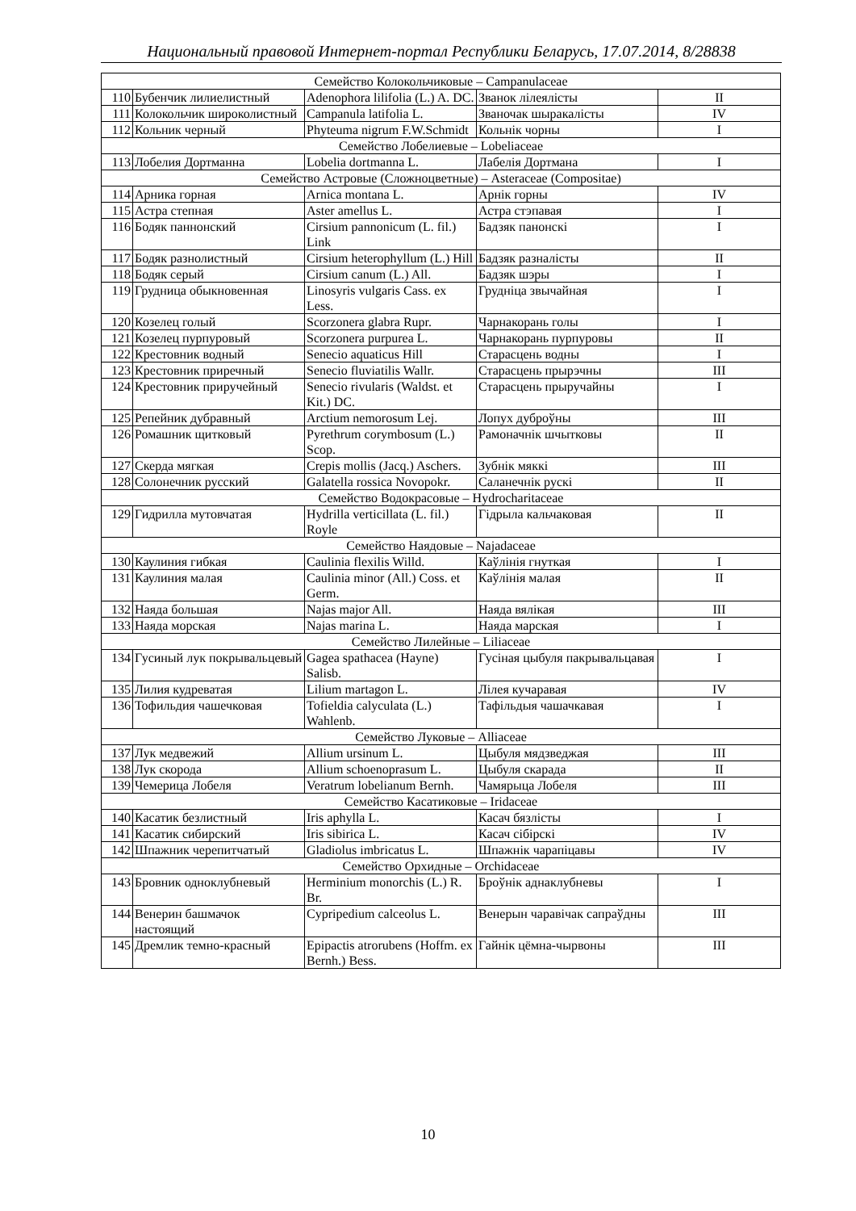Национальный правовой Интернет-портал Республики Беларусь, 17.07.2014, 8/28838
| Семейство Колокольчиковые – Campanulaceae | | | | |
| 110 | Бубенчик лилиелистный | Adenophora lilifolia (L.) A. DC. | Званок лілеялісты | II |
| 111 | Колокольчик широколистный | Campanula latifolia L. | Званочак шыракалісты | IV |
| 112 | Кольник черный | Phyteuma nigrum F.W.Schmidt | Кольнік чорны | I |
| Семейство Лобелиевые – Lobeliaceae | | | | |
| 113 | Лобелия Дортманна | Lobelia dortmanna L. | Лабелія Дортмана | I |
| Семейство Астровые (Сложноцветные) – Asteraceae (Compositae) | | | | |
| 114 | Арника горная | Arnica montana L. | Арнік горны | IV |
| 115 | Астра степная | Aster amellus L. | Астра стэпавая | I |
| 116 | Бодяк паннонский | Cirsium pannonicum (L. fil.) Link | Бадзяк панонскі | I |
| 117 | Бодяк разнолистный | Cirsium heterophyllum (L.) Hill | Бадзяк разналісты | II |
| 118 | Бодяк серый | Cirsium canum (L.) All. | Бадзяк шэры | I |
| 119 | Грудница обыкновенная | Linosyris vulgaris Cass. ex Less. | Грудніца звычайная | I |
| 120 | Козелец голый | Scorzonera glabra Rupr. | Чарнакорань голы | I |
| 121 | Козелец пурпуровый | Scorzonera purpurea L. | Чарнакорань пурпуровы | II |
| 122 | Крестовник водный | Senecio aquaticus Hill | Старасцень водны | I |
| 123 | Крестовник приречный | Senecio fluviatilis Wallr. | Старасцень прырэчны | III |
| 124 | Крестовник приручейный | Senecio rivularis (Waldst. et Kit.) DC. | Старасцень прыручайны | I |
| 125 | Репейник дубравный | Arctium nemorosum Lej. | Лопух дуброўны | III |
| 126 | Ромашник щитковый | Pyrethrum corymbosum (L.) Scop. | Рамоначнік шчытковы | II |
| 127 | Скерда мягкая | Crepis mollis (Jacq.) Aschers. | Зубнік мяккі | III |
| 128 | Солонечник русский | Galatella rossica Novopokr. | Саланечнік рускі | II |
| Семейство Водокрасовые – Hydrocharitaceae | | | | |
| 129 | Гидрилла мутовчатая | Hydrilla verticillata (L. fil.) Royle | Гідрыла кальчаковая | II |
| Семейство Наядовые – Najadaceae | | | | |
| 130 | Каулиния гибкая | Caulinia flexilis Willd. | Каўлінія гнуткая | I |
| 131 | Каулиния малая | Caulinia minor (All.) Coss. et Germ. | Каўлінія малая | II |
| 132 | Наяда большая | Najas major All. | Наяда вялікая | III |
| 133 | Наяда морская | Najas marina L. | Наяда марская | I |
| Семейство Лилейные – Liliaceae | | | | |
| 134 | Гусиный лук покрывальцевый | Gagea spathacea (Hayne) Salisb. | Гусіная цыбуля пакрывальцавая | I |
| 135 | Лилия кудреватая | Lilium martagon L. | Лілея кучаравая | IV |
| 136 | Тофильдия чашечковая | Tofieldia calyculata (L.) Wahlenb. | Тафільдыя чашачкавая | I |
| Семейство Луковые – Alliaceae | | | | |
| 137 | Лук медвежий | Allium ursinum L. | Цыбуля мядзведжая | III |
| 138 | Лук скорода | Allium schoenoprasum L. | Цыбуля скарада | II |
| 139 | Чемерица Лобеля | Veratrum lobelianum Bernh. | Чамярыца Лобеля | III |
| Семейство Касатиковые – Iridaceae | | | | |
| 140 | Касатик безлистный | Iris aphylla L. | Касач бязлісты | I |
| 141 | Касатик сибирский | Iris sibirica L. | Касач сібірскі | IV |
| 142 | Шпажник черепитчатый | Gladiolus imbricatus L. | Шпажнік чарапіцавы | IV |
| Семейство Орхидные – Orchidaceae | | | | |
| 143 | Бровник одноклубневый | Herminium monorchis (L.) R. Br. | Броўнік аднаклубневы | I |
| 144 | Венерин башмачок настоящий | Cypripedium calceolus L. | Венерын чаравічак сапраўдны | III |
| 145 | Дремлик темно-красный | Epipactis atrorubens (Hoffm. ex Bernh.) Bess. | Гайнік цёмна-чырвоны | III |
10